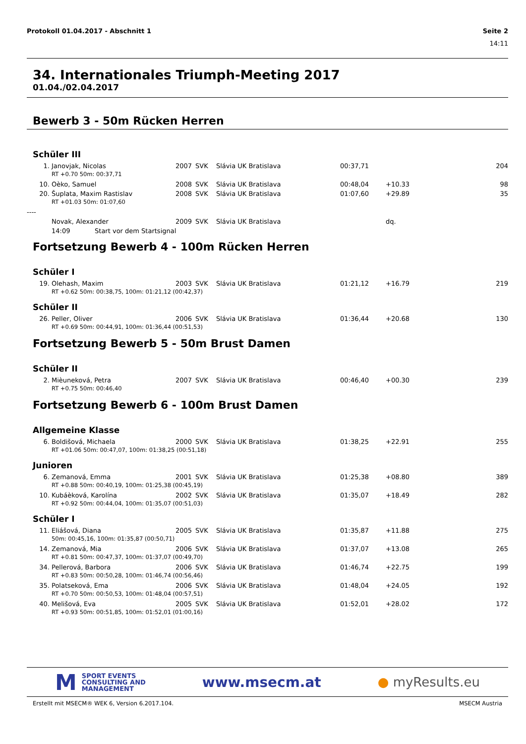Protokoll 01.04.2017 - Abschnitt 1 Seite 2
14:11
34. Internationales Triumph-Meeting 2017
01.04./02.04.2017
Bewerb 3 - 50m Rücken Herren
Schüler III
| 1. | Janovjak, Nicolas | 2007 | SVK | Slávia UK Bratislava | 00:37,71 | | 204 |
| | RT +0.70 50m: 00:37,71 | | | | | | |
| 10. | Oèko, Samuel | 2008 | SVK | Slávia UK Bratislava | 00:48,04 | +10.33 | 98 |
| 20. | Šuplata, Maxim Rastislav | 2008 | SVK | Slávia UK Bratislava | 01:07,60 | +29.89 | 35 |
| | RT +01.03 50m: 01:07,60 | | | | | | |
| ---- | | | | | | | |
| | Novak, Alexander | 2009 | SVK | Slávia UK Bratislava | | dq. | |
| | 14:09 Start vor dem Startsignal | | | | | | |
Fortsetzung Bewerb 4 - 100m Rücken Herren
Schüler I
| 19. | Olehash, Maxim | 2003 | SVK | Slávia UK Bratislava | 01:21,12 | +16.79 | 219 |
| | RT +0.62 50m: 00:38,75, 100m: 01:21,12 (00:42,37) | | | | | | |
Schüler II
| 26. | Peller, Oliver | 2006 | SVK | Slávia UK Bratislava | 01:36,44 | +20.68 | 130 |
| | RT +0.69 50m: 00:44,91, 100m: 01:36,44 (00:51,53) | | | | | | |
Fortsetzung Bewerb 5 - 50m Brust Damen
Schüler II
| 2. | Mièuneková, Petra | 2007 | SVK | Slávia UK Bratislava | 00:46,40 | +00.30 | 239 |
| | RT +0.75 50m: 00:46,40 | | | | | | |
Fortsetzung Bewerb 6 - 100m Brust Damen
Allgemeine Klasse
| 6. | Boldišová, Michaela | 2000 | SVK | Slávia UK Bratislava | 01:38,25 | +22.91 | 255 |
| | RT +01.06 50m: 00:47,07, 100m: 01:38,25 (00:51,18) | | | | | | |
Junioren
| 6. | Zemanová, Emma | 2001 | SVK | Slávia UK Bratislava | 01:25,38 | +08.80 | 389 |
| | RT +0.88 50m: 00:40,19, 100m: 01:25,38 (00:45,19) | | | | | | |
| 10. | Kubáèková, Karolína | 2002 | SVK | Slávia UK Bratislava | 01:35,07 | +18.49 | 282 |
| | RT +0.92 50m: 00:44,04, 100m: 01:35,07 (00:51,03) | | | | | | |
Schüler I
| 11. | Eliášová, Diana | 2005 | SVK | Slávia UK Bratislava | 01:35,87 | +11.88 | 275 |
| | 50m: 00:45,16, 100m: 01:35,87 (00:50,71) | | | | | | |
| 14. | Zemanová, Mia | 2006 | SVK | Slávia UK Bratislava | 01:37,07 | +13.08 | 265 |
| | RT +0.81 50m: 00:47,37, 100m: 01:37,07 (00:49,70) | | | | | | |
| 34. | Pellerová, Barbora | 2006 | SVK | Slávia UK Bratislava | 01:46,74 | +22.75 | 199 |
| | RT +0.83 50m: 00:50,28, 100m: 01:46,74 (00:56,46) | | | | | | |
| 35. | Polatseková, Ema | 2006 | SVK | Slávia UK Bratislava | 01:48,04 | +24.05 | 192 |
| | RT +0.70 50m: 00:50,53, 100m: 01:48,04 (00:57,51) | | | | | | |
| 40. | Melišová, Eva | 2005 | SVK | Slávia UK Bratislava | 01:52,01 | +28.02 | 172 |
| | RT +0.93 50m: 00:51,85, 100m: 01:52,01 (01:00,16) | | | | | | |
M SPORT EVENTS
CONSULTING AND
MANAGEMENT
www.msecm.at ● myResults.eu
Erstellt mit MSECM® WEK 6, Version 6.2017.104. MSECM Austria